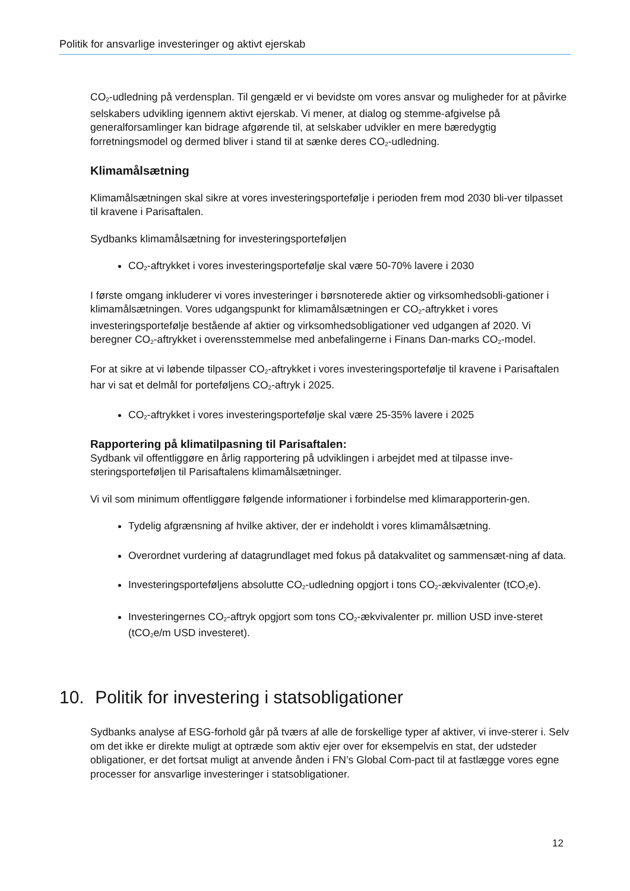Politik for ansvarlige investeringer og aktivt ejerskab
CO<sub>2</sub>-udledning på verdensplan. Til gengæld er vi bevidste om vores ansvar og muligheder for at påvirke selskabers udvikling igennem aktivt ejerskab. Vi mener, at dialog og stemme-afgivelse på generalforsamlinger kan bidrage afgørende til, at selskaber udvikler en mere bæredygtig forretningsmodel og dermed bliver i stand til at sænke deres CO<sub>2</sub>-udledning.
Klimamålsætning
Klimamålsætningen skal sikre at vores investeringsportefølje i perioden frem mod 2030 bli-ver tilpasset til kravene i Parisaftalen.
Sydbanks klimamålsætning for investeringsporteføljen
CO<sub>2</sub>-aftrykket i vores investeringsportefølje skal være 50-70% lavere i 2030
I første omgang inkluderer vi vores investeringer i børsnoterede aktier og virksomhedsobli-gationer i klimamålsætningen. Vores udgangspunkt for klimamålsætningen er CO<sub>2</sub>-aftrykket i vores investeringsportefølje bestående af aktier og virksomhedsobligationer ved udgangen af 2020. Vi beregner CO<sub>2</sub>-aftrykket i overensstemmelse med anbefalingerne i Finans Dan-marks CO<sub>2</sub>-model.
For at sikre at vi løbende tilpasser CO<sub>2</sub>-aftrykket i vores investeringsportefølje til kravene i Parisaftalen har vi sat et delmål for porteføljens CO<sub>2</sub>-aftryk i 2025.
CO<sub>2</sub>-aftrykket i vores investeringsportefølje skal være 25-35% lavere i 2025
Rapportering på klimatilpasning til Parisaftalen:
Sydbank vil offentliggøre en årlig rapportering på udviklingen i arbejdet med at tilpasse inve-steringsporteføljen til Parisaftalens klimamålsætninger.
Vi vil som minimum offentliggøre følgende informationer i forbindelse med klimarapporterin-gen.
Tydelig afgrænsning af hvilke aktiver, der er indeholdt i vores klimamålsætning.
Overordnet vurdering af datagrundlaget med fokus på datakvalitet og sammensæt-ning af data.
Investeringsporteføljens absolutte CO<sub>2</sub>-udledning opgjort i tons CO<sub>2</sub>-ækvivalenter (tCO<sub>2</sub>e).
Investeringernes CO<sub>2</sub>-aftryk opgjort som tons CO<sub>2</sub>-ækvivalenter pr. million USD inve-steret (tCO<sub>2</sub>e/m USD investeret).
10. Politik for investering i statsobligationer
Sydbanks analyse af ESG-forhold går på tværs af alle de forskellige typer af aktiver, vi inve-sterer i. Selv om det ikke er direkte muligt at optræde som aktiv ejer over for eksempelvis en stat, der udsteder obligationer, er det fortsat muligt at anvende ånden i FN’s Global Com-pact til at fastlægge vores egne processer for ansvarlige investeringer i statsobligationer.
12